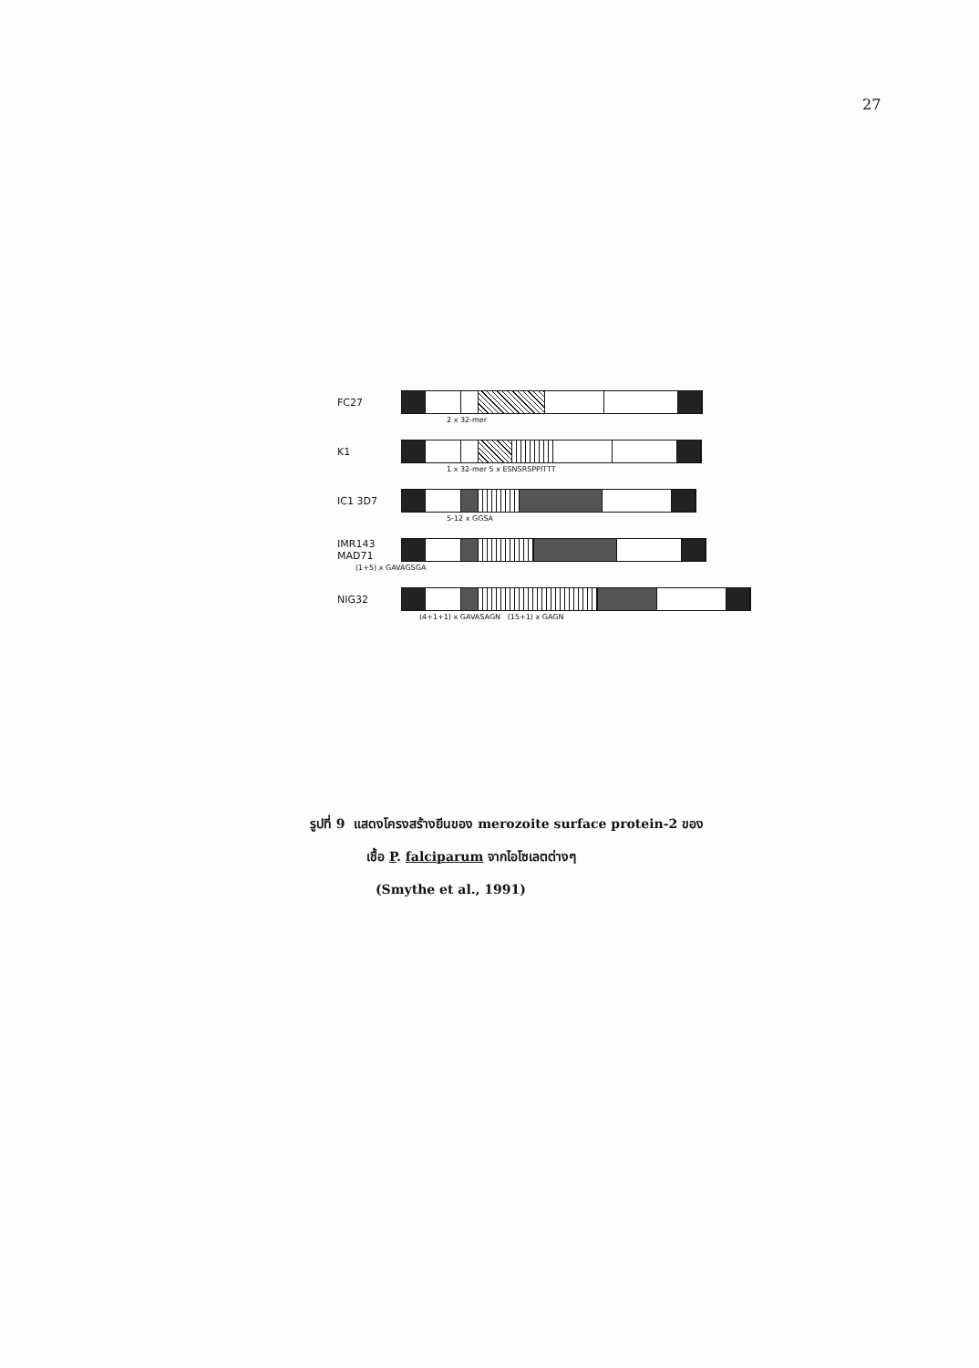27
FC27
2 x 32-mer
K1
1 x 32-mer 5 x ESNSRSPPITTT
IC1 3D7
5-12 x GGSA
IMR143
MAD71
(1+5) x GAVAGSGA
NIG32
(4+1+1) x GAVASAGN (15+1) x GAGN
รูปที่ 9 แสดงโครงสร้างยีนของ merozoite surface protein-2 ของ
เชื้อ P. falciparum จากไอโซเลตต่างๆ
(Smythe et al., 1991)